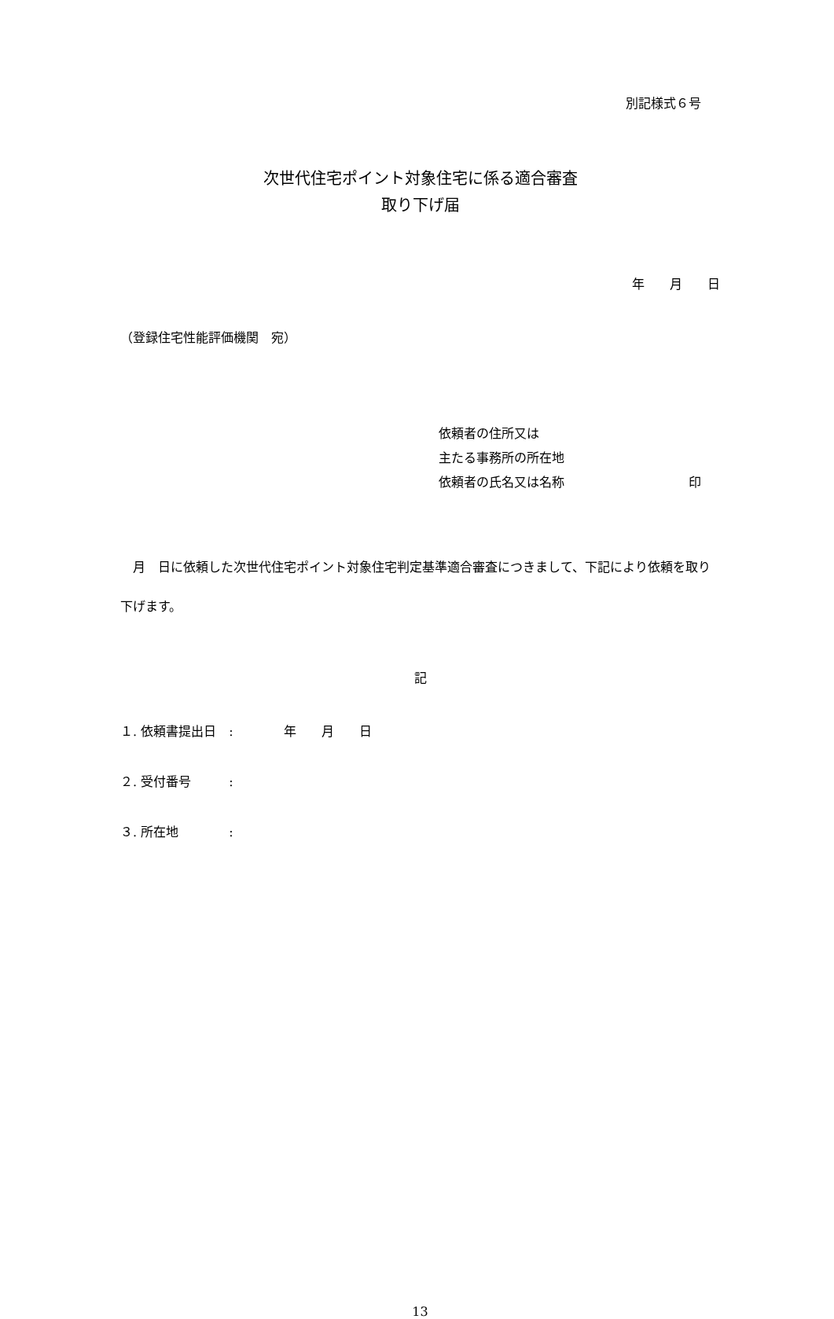別記様式６号
次世代住宅ポイント対象住宅に係る適合審査
取り下げ届
年　　月　　日
（登録住宅性能評価機関　宛）
依頼者の住所又は
主たる事務所の所在地
依頼者の氏名又は名称 印
　月　日に依頼した次世代住宅ポイント対象住宅判定基準適合審査につきまして、下記により依頼を取り下げます。
記
１. 依頼書提出日　:　　　　年　　月　　日
２. 受付番号　　　:
３. 所在地　　　　:
13